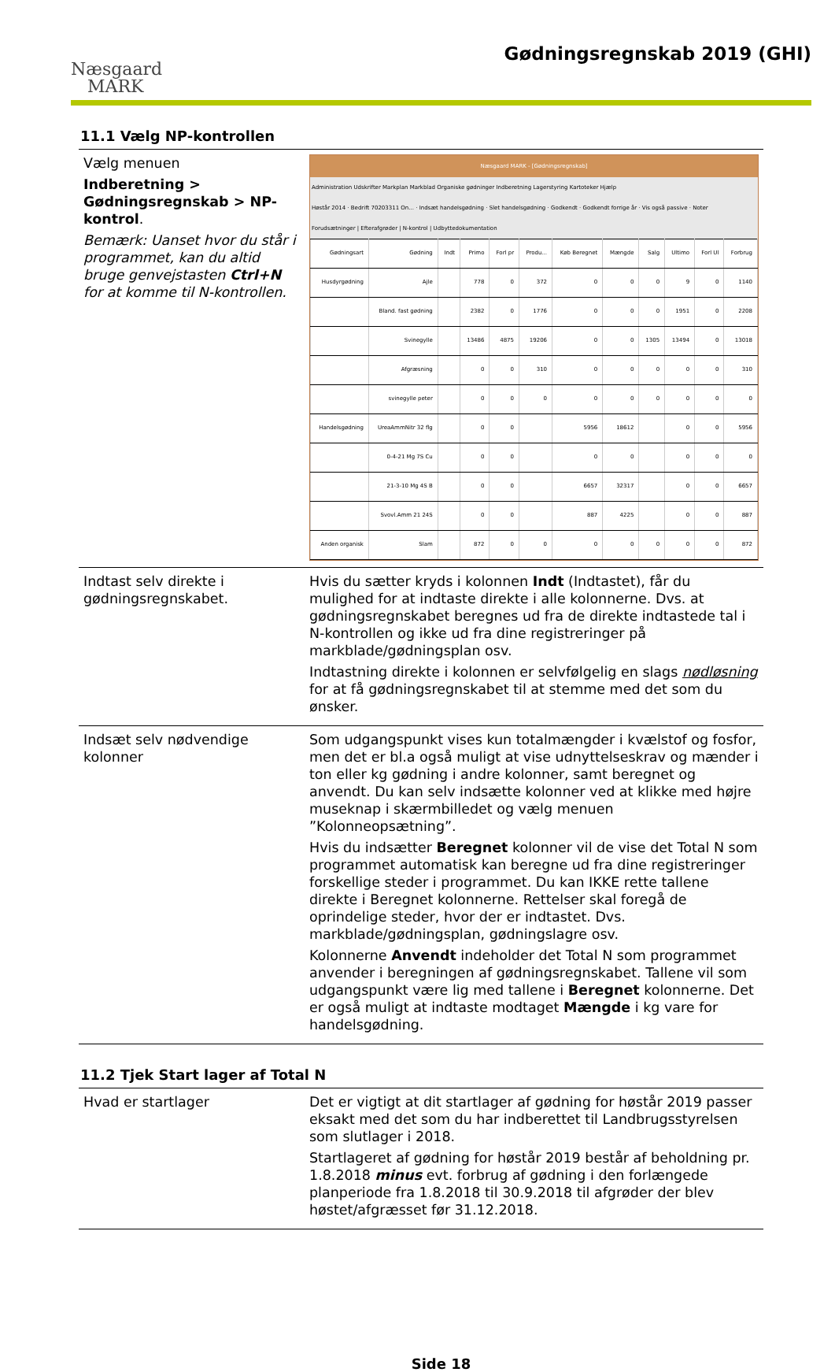Næsgaard
MARK
Gødningsregnskab 2019 (GHI)
11.1 Vælg NP-kontrollen
| Vælg menuen Indberetning > Gødningsregnskab > NP-kontrol . Bemærk: Uanset hvor du står i programmet, kan du altid bruge genvejstasten Ctrl+N for at komme til N-kontrollen. | Næsgaard MARK - [Gødningsregnskab] Administration Udskrifter Markplan Markblad Organiske gødninger Indberetning Lagerstyring Kartoteker Hjælp Høstår 2014 · Bedrift 70203311 On... · Indsæt handelsgødning · Slet handelsgødning · Godkendt · Godkendt forrige år · Vis også passive · Noter Forudsætninger / Efterafgrøder / N-kontrol / Udbyttedokumentation / Gødningsart / Gødning / Indt / Primo / Forl pr / Produ... / Køb Beregnet / Mængde / Salg / Ultimo / Forl Ul / Forbrug / / Husdyrgødning / Ajle / / 778 / 0 / 372 / 0 / 0 / 0 / 9 / 0 / 1140 / / / Bland. fast gødning / / 2382 / 0 / 1776 / 0 / 0 / 0 / 1951 / 0 / 2208 / / / Svinegylle / / 13486 / 4875 / 19206 / 0 / 0 / 1305 / 13494 / 0 / 13018 / / / Afgræsning / / 0 / 0 / 310 / 0 / 0 / 0 / 0 / 0 / 310 / / / svinegylle peter / / 0 / 0 / 0 / 0 / 0 / 0 / 0 / 0 / 0 / / Handelsgødning / UreaAmmNitr 32 flg / / 0 / 0 / / 5956 / 18612 / / 0 / 0 / 5956 / / / 0-4-21 Mg 7S Cu / / 0 / 0 / / 0 / 0 / / 0 / 0 / 0 / / / 21-3-10 Mg 4S B / / 0 / 0 / / 6657 / 32317 / / 0 / 0 / 6657 / / / Svovl.Amm 21 24S / / 0 / 0 / / 887 / 4225 / / 0 / 0 / 887 / / Anden organisk / Slam / / 872 / 0 / 0 / 0 / 0 / 0 / 0 / 0 / 872 / |
| Indtast selv direkte i gødningsregnskabet. | Hvis du sætter kryds i kolonnen Indt (Indtastet), får du mulighed for at indtaste direkte i alle kolonnerne. Dvs. at gødningsregnskabet beregnes ud fra de direkte indtastede tal i N-kontrollen og ikke ud fra dine registreringer på markblade/gødningsplan osv. Indtastning direkte i kolonnen er selvfølgelig en slags nødløsning for at få gødningsregnskabet til at stemme med det som du ønsker. |
| Indsæt selv nødvendige kolonner | Som udgangspunkt vises kun totalmængder i kvælstof og fosfor, men det er bl.a også muligt at vise udnyttelseskrav og mænder i ton eller kg gødning i andre kolonner, samt beregnet og anvendt. Du kan selv indsætte kolonner ved at klikke med højre museknap i skærmbilledet og vælg menuen ”Kolonneopsætning”. Hvis du indsætter Beregnet kolonner vil de vise det Total N som programmet automatisk kan beregne ud fra dine registreringer forskellige steder i programmet. Du kan IKKE rette tallene direkte i Beregnet kolonnerne. Rettelser skal foregå de oprindelige steder, hvor der er indtastet. Dvs. markblade/gødningsplan, gødningslagre osv. Kolonnerne Anvendt indeholder det Total N som programmet anvender i beregningen af gødningsregnskabet. Tallene vil som udgangspunkt være lig med tallene i Beregnet kolonnerne. Det er også muligt at indtaste modtaget Mængde i kg vare for handelsgødning. |
11.2 Tjek Start lager af Total N
| Hvad er startlager | Det er vigtigt at dit startlager af gødning for høstår 2019 passer eksakt med det som du har indberettet til Landbrugsstyrelsen som slutlager i 2018. Startlageret af gødning for høstår 2019 består af beholdning pr. 1.8.2018 minus evt. forbrug af gødning i den forlængede planperiode fra 1.8.2018 til 30.9.2018 til afgrøder der blev høstet/afgræsset før 31.12.2018. |
Side 18